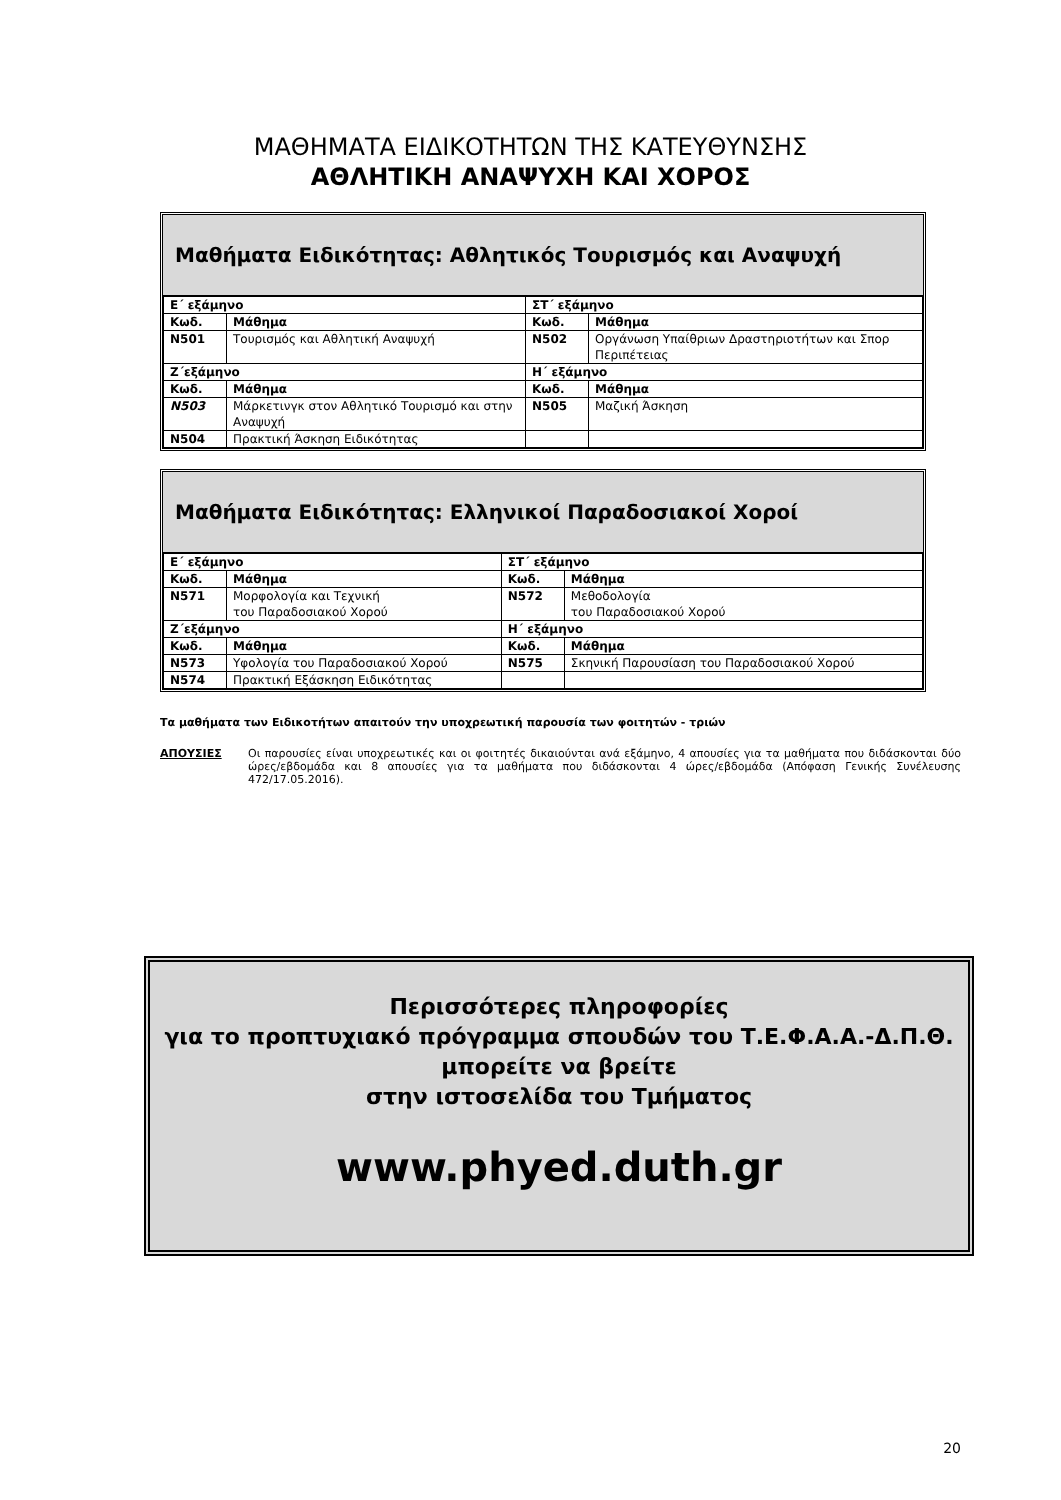ΜΑΘΗΜΑΤΑ ΕΙΔΙΚΟΤΗΤΩΝ ΤΗΣ ΚΑΤΕΥΘΥΝΣΗΣ
ΑΘΛΗΤΙΚΗ ΑΝΑΨΥΧΗ ΚΑΙ ΧΟΡΟΣ
Μαθήματα Ειδικότητας: Αθλητικός Τουρισμός και Αναψυχή
| Ε΄ εξάμηνο | | ΣΤ΄ εξάμηνο | |
| --- | --- | --- | --- |
| Κωδ. | Μάθημα | Κωδ. | Μάθημα |
| N501 | Τουρισμός και Αθλητική Αναψυχή | N502 | Οργάνωση Υπαίθριων Δραστηριοτήτων και Σπορ Περιπέτειας |
| Ζ΄εξάμηνο | | Η΄ εξάμηνο | |
| Κωδ. | Μάθημα | Κωδ. | Μάθημα |
| N503 | Μάρκετινγκ στον Αθλητικό Τουρισμό και στην Αναψυχή | N505 | Μαζική Άσκηση |
| N504 | Πρακτική Άσκηση Ειδικότητας | | |
Μαθήματα Ειδικότητας: Ελληνικοί Παραδοσιακοί Χοροί
| Ε΄ εξάμηνο | | ΣΤ΄ εξάμηνο | |
| --- | --- | --- | --- |
| Κωδ. | Μάθημα | Κωδ. | Μάθημα |
| N571 | Μορφολογία και Τεχνική του Παραδοσιακού Χορού | N572 | Μεθοδολογία του Παραδοσιακού Χορού |
| Ζ΄εξάμηνο | | Η΄ εξάμηνο | |
| Κωδ. | Μάθημα | Κωδ. | Μάθημα |
| N573 | Υφολογία του Παραδοσιακού Χορού | N575 | Σκηνική Παρουσίαση του Παραδοσιακού Χορού |
| N574 | Πρακτική Εξάσκηση Ειδικότητας | | |
Τα μαθήματα των Ειδικοτήτων απαιτούν την υποχρεωτική παρουσία των φοιτητών - τριών
ΑΠΟΥΣΙΕΣ Οι παρουσίες είναι υποχρεωτικές και οι φοιτητές δικαιούνται ανά εξάμηνο, 4 απουσίες για τα μαθήματα που διδάσκονται δύο ώρες/εβδομάδα και 8 απουσίες για τα μαθήματα που διδάσκονται 4 ώρες/εβδομάδα (Απόφαση Γενικής Συνέλευσης 472/17.05.2016).
Περισσότερες πληροφορίες
για το προπτυχιακό πρόγραμμα σπουδών του Τ.Ε.Φ.Α.Α.-Δ.Π.Θ.
μπορείτε να βρείτε
στην ιστοσελίδα του Τμήματος
www.phyed.duth.gr
20